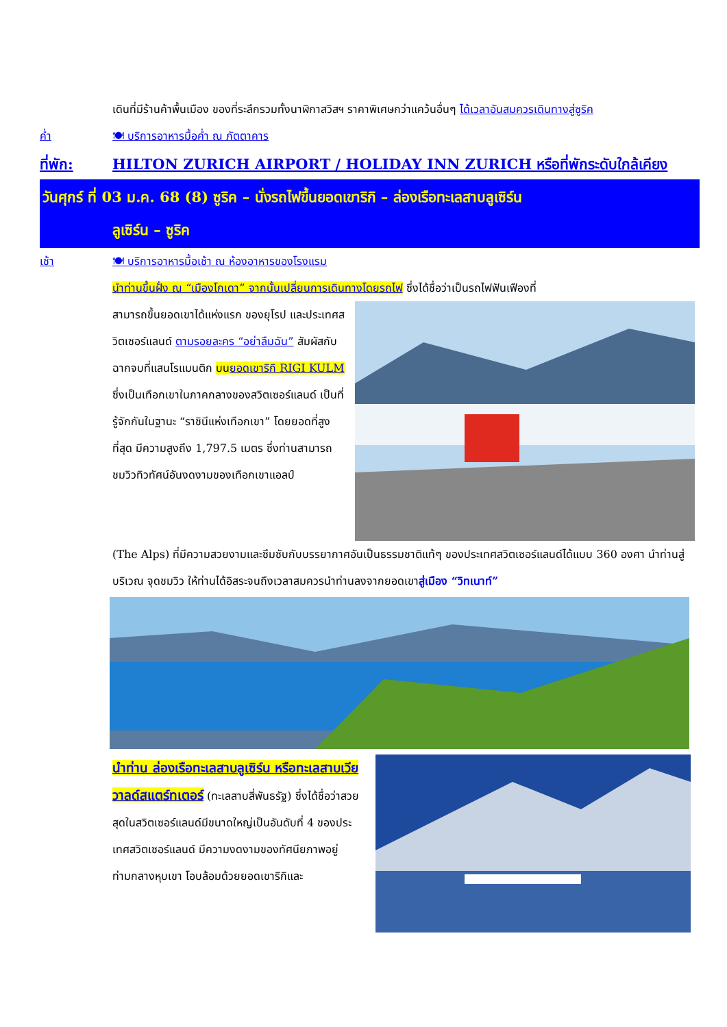เดินที่มีร้านค้าพื้นเมือง ของที่ระลึกรวมทั้งนาฬิกาสวิสฯ ราคาพิเศษกว่าแคว้นอื่นๆ ได้เวลาอันสมควรเดินทางสู่ซูริค
ค่ำ 🍽 บริการอาหารมื้อค่ำ ณ ภัตตาคาร
ที่พัก: HILTON ZURICH AIRPORT / HOLIDAY INN ZURICH หรือที่พักระดับใกล้เคียง
วันศุกร์ ที่ 03 ม.ค. 68 (8) ซูริค – นั่งรถไฟขึ้นยอดเขาริกิ – ล่องเรือทะเลสาบลูเซิร์น
ลูเซิร์น – ซูริค
เช้า 🍽 บริการอาหารมื้อเช้า ณ ห้องอาหารของโรงแรม
นำท่านขึ้นฝั่ง ณ “เมืองโกเดา” จากนั้นเปลี่ยนการเดินทางโดยรถไฟ ซึ่งได้ชื่อว่าเป็นรถไฟฟันเฟืองที่
สามารถขึ้นยอดเขาได้แห่งแรก ของยุโรป และประเทศสวิตเซอร์แลนด์ ตามรอยละคร “อย่าลืมฉัน” สัมผัสกับฉากจบที่แสนโรแมนติก บนยอดเขาริกิ RIGI KULM ซึ่งเป็นเทือกเขาในภาคกลางของสวิตเซอร์แลนด์ เป็นที่รู้จักกันในฐานะ “ราชินีแห่งเทือกเขา” โดยยอดที่สูงที่สุด มีความสูงถึง 1,797.5 เมตร ซึ่งท่านสามารถชมวิวทิวทัศน์อันงดงามของเทือกเขาแอลป์
(The Alps) ที่มีความสวยงามและซึมซับกับบรรยากาศอันเป็นธรรมชาติแท้ๆ ของประเทศสวิตเซอร์แลนด์ได้แบบ 360 องศา นำท่านสู่บริเวณ จุดชมวิว ให้ท่านได้อิสระจนถึงเวลาสมควรนำท่านลงจากยอดเขาสู่เมือง “วิทเนาท์”
นำท่าน ล่องเรือทะเลสาบลูเซิร์น หรือทะเลสาบเวียวาลด์สแตร์ทเตอร์ (ทะเลสาบสี่พันธรัฐ) ซึ่งได้ชื่อว่าสวยสุดในสวิตเซอร์แลนด์มีขนาดใหญ่เป็นอันดับที่ 4 ของประเทศสวิตเซอร์แลนด์ มีความงดงามของทัศนียภาพอยู่ท่ามกลางหุบเขา โอบล้อมด้วยยอดเขาริกิและ